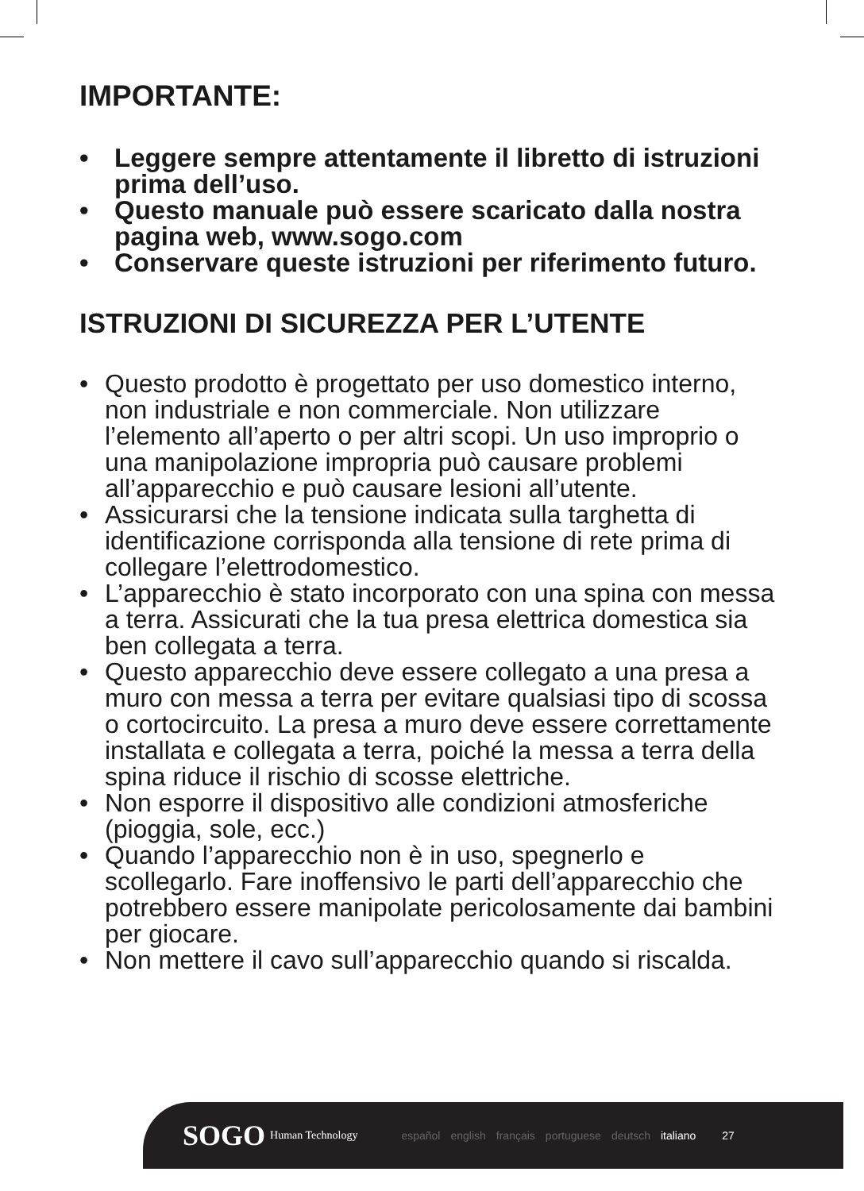IMPORTANTE:
• Leggere sempre attentamente il libretto di istruzioni prima dell’uso.
• Questo manuale può essere scaricato dalla nostra pagina web, www.sogo.com
• Conservare queste istruzioni per riferimento futuro.
ISTRUZIONI DI SICUREZZA PER L’UTENTE
• Questo prodotto è progettato per uso domestico interno, non industriale e non commerciale. Non utilizzare l’elemento all’aperto o per altri scopi. Un uso improprio o una manipolazione impropria può causare problemi all’apparecchio e può causare lesioni all’utente.
• Assicurarsi che la tensione indicata sulla targhetta di identificazione corrisponda alla tensione di rete prima di collegare l’elettrodomestico.
• L’apparecchio è stato incorporato con una spina con messa a terra. Assicurati che la tua presa elettrica domestica sia ben collegata a terra.
• Questo apparecchio deve essere collegato a una presa a muro con messa a terra per evitare qualsiasi tipo di scossa o cortocircuito. La presa a muro deve essere correttamente installata e collegata a terra, poiché la messa a terra della spina riduce il rischio di scosse elettriche.
• Non esporre il dispositivo alle condizioni atmosferiche (pioggia, sole, ecc.)
• Quando l’apparecchio non è in uso, spegnerlo e scollegarlo. Fare inoffensivo le parti dell’apparecchio che potrebbero essere manipolate pericolosamente dai bambini per giocare.
• Non mettere il cavo sull’apparecchio quando si riscalda.
SOGO Human Technology español english français portuguese deutsch italiano 27